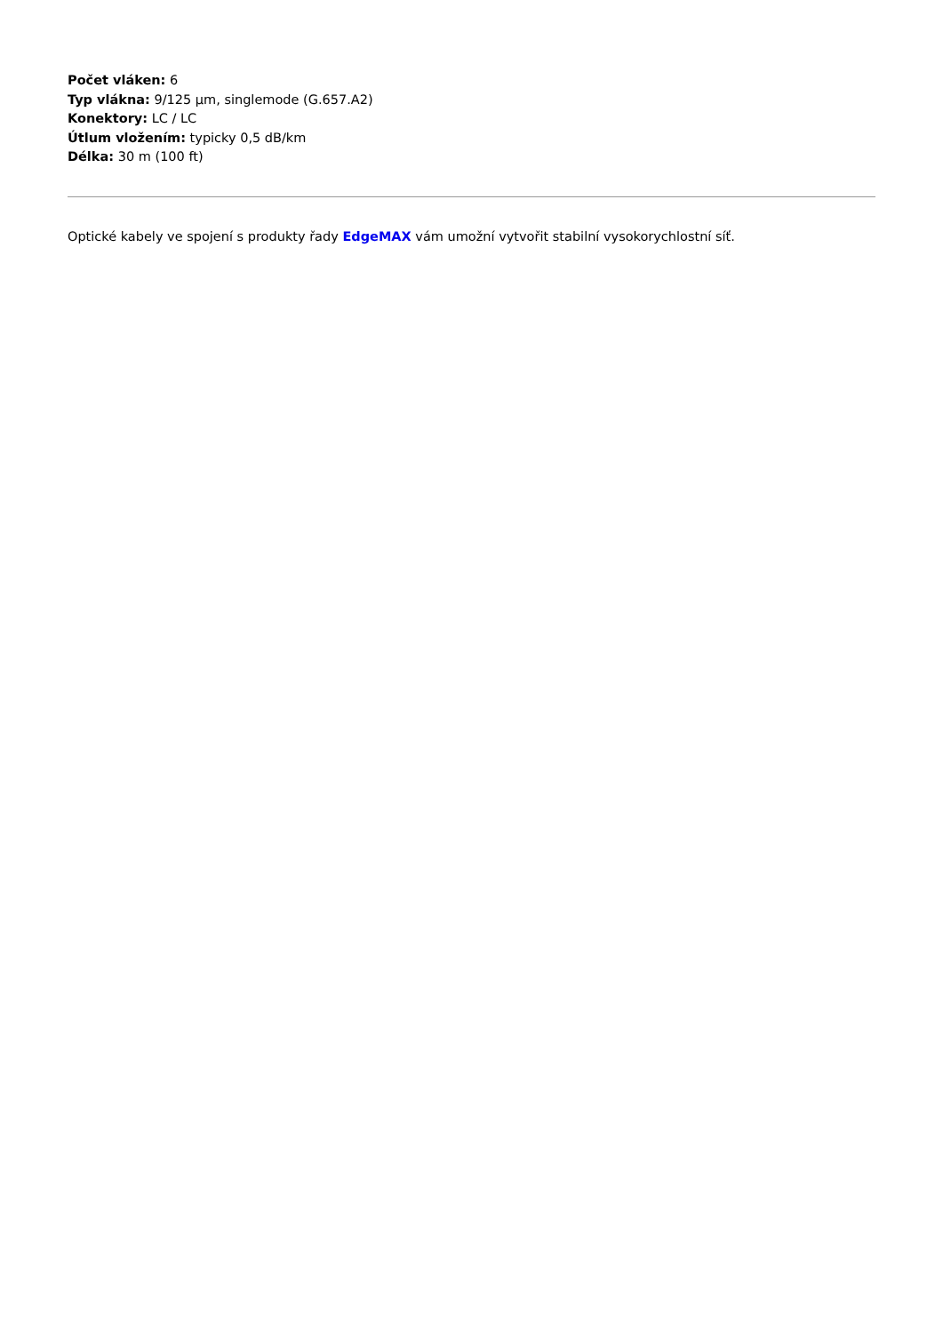Počet vláken: 6
Typ vlákna: 9/125 µm, singlemode (G.657.A2)
Konektory: LC / LC
Útlum vložením: typicky 0,5 dB/km
Délka: 30 m (100 ft)
Optické kabely ve spojení s produkty řady EdgeMAX vám umožní vytvořit stabilní vysokorychlostní síť.